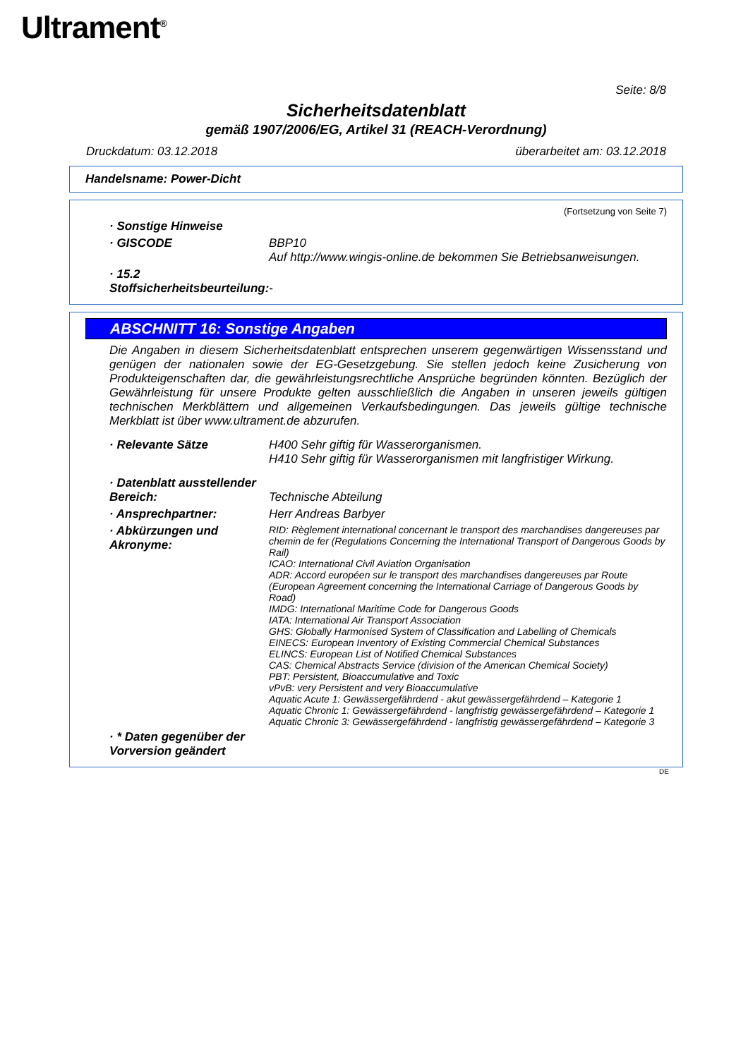Ultrament<sup>®</sup>
Seite: 8/8
Sicherheitsdatenblatt
gemäß 1907/2006/EG, Artikel 31 (REACH-Verordnung)
Druckdatum: 03.12.2018 überarbeitet am: 03.12.2018
Handelsname: Power-Dicht
(Fortsetzung von Seite 7)
· Sonstige Hinweise
· GISCODE BBP10
Auf http://www.wingis-online.de bekommen Sie Betriebsanweisungen.
· 15.2 Stoffsicherheitsbeurteilung:
-
ABSCHNITT 16: Sonstige Angaben
Die Angaben in diesem Sicherheitsdatenblatt entsprechen unserem gegenwärtigen Wissensstand und genügen der nationalen sowie der EG-Gesetzgebung. Sie stellen jedoch keine Zusicherung von Produkteigenschaften dar, die gewährleistungsrechtliche Ansprüche begründen könnten. Bezüglich der Gewährleistung für unsere Produkte gelten ausschließlich die Angaben in unseren jeweils gültigen technischen Merkblättern und allgemeinen Verkaufsbedingungen. Das jeweils gültige technische Merkblatt ist über www.ultrament.de abzurufen.
· Relevante Sätze H400 Sehr giftig für Wasserorganismen.
H410 Sehr giftig für Wasserorganismen mit langfristiger Wirkung.
· Datenblatt ausstellender Bereich:
Technische Abteilung
· Ansprechpartner: Herr Andreas Barbyer
· Abkürzungen und Akronyme:
RID: Règlement international concernant le transport des marchandises dangereuses par chemin de fer (Regulations Concerning the International Transport of Dangerous Goods by Rail)
ICAO: International Civil Aviation Organisation
ADR: Accord européen sur le transport des marchandises dangereuses par Route (European Agreement concerning the International Carriage of Dangerous Goods by Road)
IMDG: International Maritime Code for Dangerous Goods
IATA: International Air Transport Association
GHS: Globally Harmonised System of Classification and Labelling of Chemicals
EINECS: European Inventory of Existing Commercial Chemical Substances
ELINCS: European List of Notified Chemical Substances
CAS: Chemical Abstracts Service (division of the American Chemical Society)
PBT: Persistent, Bioaccumulative and Toxic
vPvB: very Persistent and very Bioaccumulative
Aquatic Acute 1: Gewässergefährdend - akut gewässergefährdend – Kategorie 1
Aquatic Chronic 1: Gewässergefährdend - langfristig gewässergefährdend – Kategorie 1
Aquatic Chronic 3: Gewässergefährdend - langfristig gewässergefährdend – Kategorie 3
· * Daten gegenüber der Vorversion geändert
DE